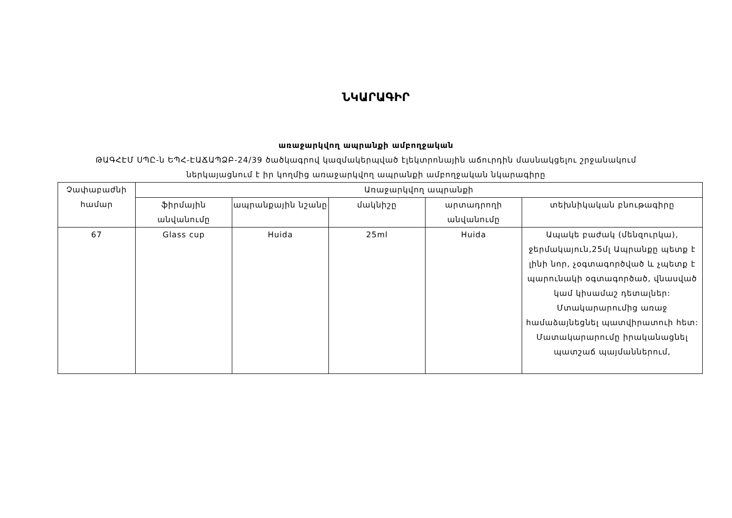ՆԿԱՐԱԳԻՐ
առաջարկվող ապրանքի ամբողջական
ԹԱԳՀԷՄ ՍՊԸ-ն ԵՊՀ-ԷԱՃԱՊՁԲ-24/39 ծածկագրով կազմակերպված էլեկտրոնային աճուրդին մասնակցելու շրջանակում
ներկայացնում է իր կողմից առաջարկվող ապրանքի ամբողջական նկարագիրը
| Չափաբաժնի համար | Առաջարկվող ապրանքի | | | | |
| --- | --- | --- | --- | --- | --- |
| | ֆիրմային անվանումը | ապրանքային նշանը | մակնիշը | արտադրողի անվանումը | տեխնիկական բնութագիրը |
| 67 | Glass cup | Huida | 25ml | Huida | Ապակե բաժակ (մենզուրկա), ջերմակայուն,25մլ Ապրանքը պետք է լինի նոր, չօգտագործված և չպետք է պարունակի օգտագործած, վնասված կամ կիսամաշ դետալներ: Մտակարարումից առաջ համաձայնեցնել պատվիրատուի հետ: Մատակարարումը իրականացնել պատշաճ պայմաններում, |